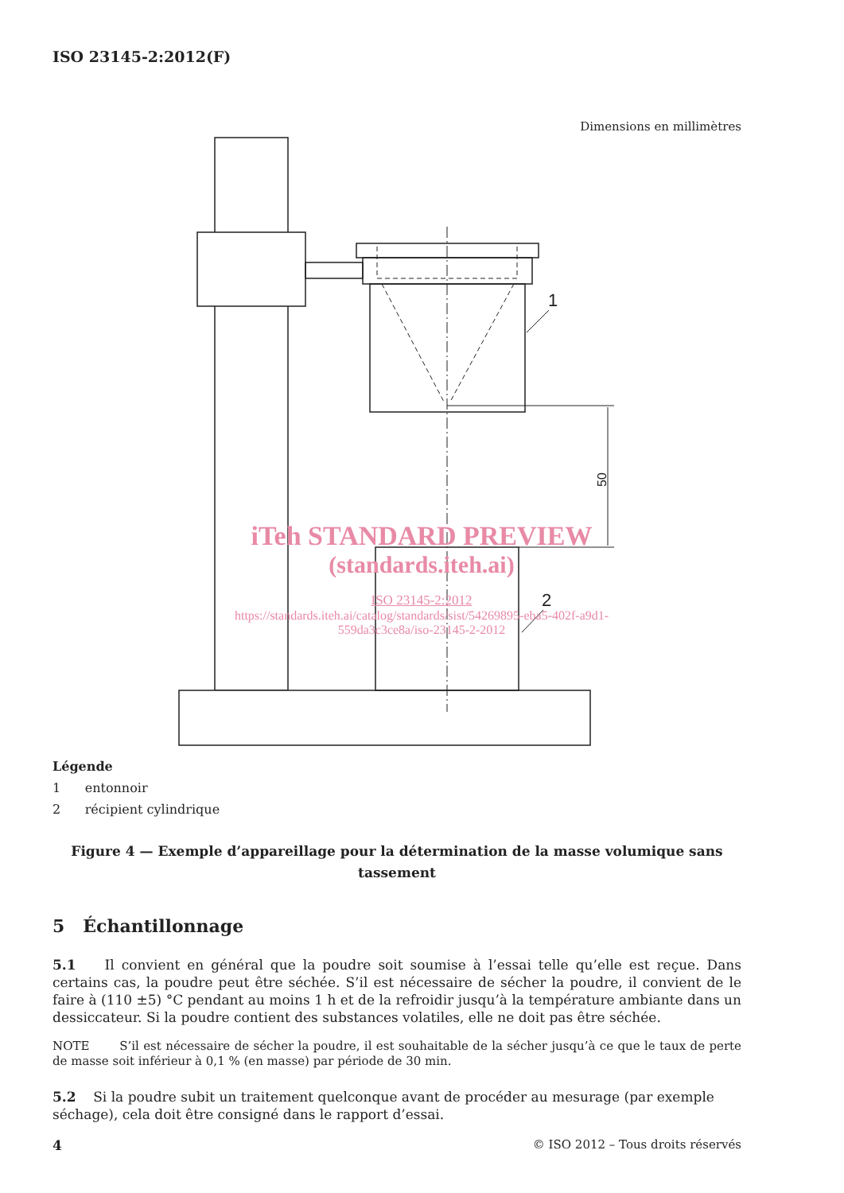ISO 23145-2:2012(F)
Dimensions en millimètres
1
2
50
iTeh STANDARD PREVIEW
(standards.iteh.ai)
ISO 23145-2:2012
https://standards.iteh.ai/catalog/standards/sist/54269895-eba5-402f-a9d1-
559da3c3ce8a/iso-23145-2-2012
Légende
1 entonnoir
2 récipient cylindrique
Figure 4 — Exemple d’appareillage pour la détermination de la masse volumique sans tassement
5 Échantillonnage
5.1 Il convient en général que la poudre soit soumise à l’essai telle qu’elle est reçue. Dans certains cas, la poudre peut être séchée. S’il est nécessaire de sécher la poudre, il convient de le faire à (110 ±5) °C pendant au moins 1 h et de la refroidir jusqu’à la température ambiante dans un dessiccateur. Si la poudre contient des substances volatiles, elle ne doit pas être séchée.
NOTE S’il est nécessaire de sécher la poudre, il est souhaitable de la sécher jusqu’à ce que le taux de perte de masse soit inférieur à 0,1 % (en masse) par période de 30 min.
5.2 Si la poudre subit un traitement quelconque avant de procéder au mesurage (par exemple séchage), cela doit être consigné dans le rapport d’essai.
4 © ISO 2012 – Tous droits réservés